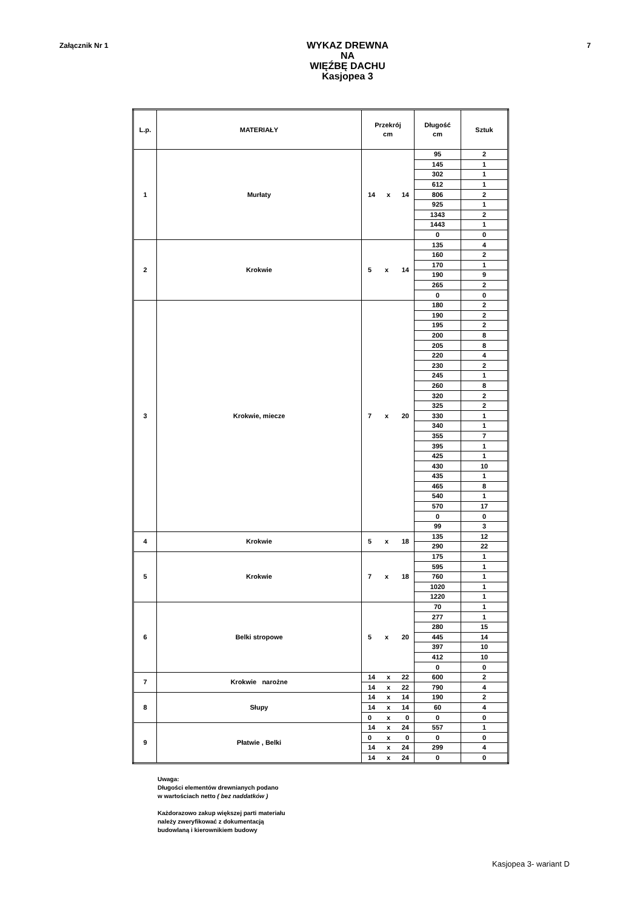Załącznik Nr 1
WYKAZ DREWNA
NA
WIĘŹBĘ DACHU
Kasjopea 3
7
| L.p. | MATERIAŁY | Przekrój cm | Długość cm | Sztuk |
| --- | --- | --- | --- | --- |
| 1 | Murłaty | 14 x 14 | 95 | 2 |
| | | | 145 | 1 |
| | | | 302 | 1 |
| | | | 612 | 1 |
| | | | 806 | 2 |
| | | | 925 | 1 |
| | | | 1343 | 2 |
| | | | 1443 | 1 |
| | | | 0 | 0 |
| 2 | Krokwie | 5 x 14 | 135 | 4 |
| | | | 160 | 2 |
| | | | 170 | 1 |
| | | | 190 | 9 |
| | | | 265 | 2 |
| | | | 0 | 0 |
| 3 | Krokwie, miecze | 7 x 20 | 180 | 2 |
| | | | 190 | 2 |
| | | | 195 | 2 |
| | | | 200 | 8 |
| | | | 205 | 8 |
| | | | 220 | 4 |
| | | | 230 | 2 |
| | | | 245 | 1 |
| | | | 260 | 8 |
| | | | 320 | 2 |
| | | | 325 | 2 |
| | | | 330 | 1 |
| | | | 340 | 1 |
| | | | 355 | 7 |
| | | | 395 | 1 |
| | | | 425 | 1 |
| | | | 430 | 10 |
| | | | 435 | 1 |
| | | | 465 | 8 |
| | | | 540 | 1 |
| | | | 570 | 17 |
| | | | 0 | 0 |
| | | | 99 | 3 |
| 4 | Krokwie | 5 x 18 | 135 | 12 |
| | | | 290 | 22 |
| 5 | Krokwie | 7 x 18 | 175 | 1 |
| | | | 595 | 1 |
| | | | 760 | 1 |
| | | | 1020 | 1 |
| | | | 1220 | 1 |
| 6 | Belki stropowe | 5 x 20 | 70 | 1 |
| | | | 277 | 1 |
| | | | 280 | 15 |
| | | | 445 | 14 |
| | | | 397 | 10 |
| | | | 412 | 10 |
| | | | 0 | 0 |
| 7 | Krokwie narożne | 14 x 22 | 600 | 2 |
| | | 14 x 22 | 790 | 4 |
| 8 | Słupy | 14 x 14 | 190 | 2 |
| | | 14 x 14 | 60 | 4 |
| | | 0 x 0 | 0 | 0 |
| 9 | Płatwie , Belki | 14 x 24 | 557 | 1 |
| | | 0 x 0 | 0 | 0 |
| | | 14 x 24 | 299 | 4 |
| | | 14 x 24 | 0 | 0 |
Uwaga:
Długości elementów drewnianych podano
w wartościach netto ( bez naddatków )
Każdorazowo zakup większej parti materiału
należy zweryfikować z dokumentacją
budowlaną i kierownikiem budowy
Kasjopea 3- wariant D